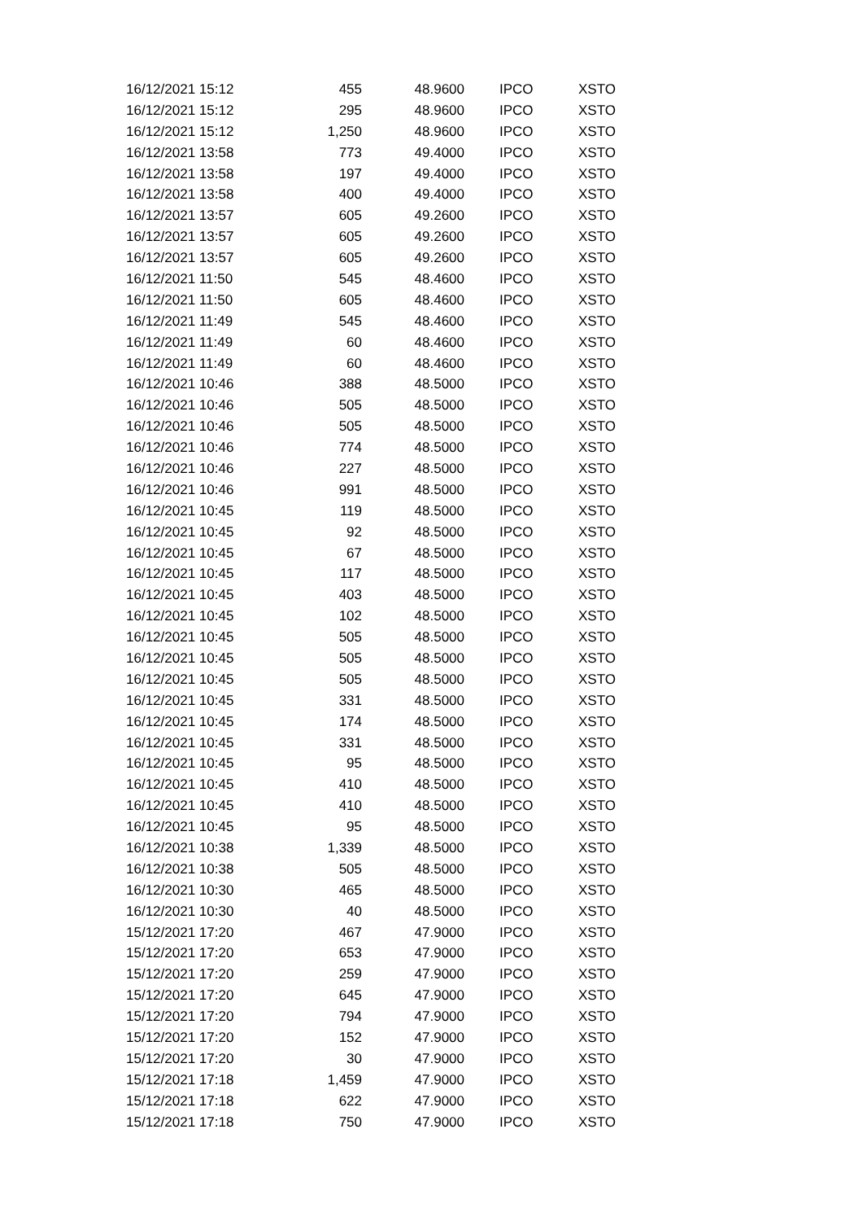| 16/12/2021 15:12 | 455 | 48.9600 | IPCO | XSTO |
| 16/12/2021 15:12 | 295 | 48.9600 | IPCO | XSTO |
| 16/12/2021 15:12 | 1,250 | 48.9600 | IPCO | XSTO |
| 16/12/2021 13:58 | 773 | 49.4000 | IPCO | XSTO |
| 16/12/2021 13:58 | 197 | 49.4000 | IPCO | XSTO |
| 16/12/2021 13:58 | 400 | 49.4000 | IPCO | XSTO |
| 16/12/2021 13:57 | 605 | 49.2600 | IPCO | XSTO |
| 16/12/2021 13:57 | 605 | 49.2600 | IPCO | XSTO |
| 16/12/2021 13:57 | 605 | 49.2600 | IPCO | XSTO |
| 16/12/2021 11:50 | 545 | 48.4600 | IPCO | XSTO |
| 16/12/2021 11:50 | 605 | 48.4600 | IPCO | XSTO |
| 16/12/2021 11:49 | 545 | 48.4600 | IPCO | XSTO |
| 16/12/2021 11:49 | 60 | 48.4600 | IPCO | XSTO |
| 16/12/2021 11:49 | 60 | 48.4600 | IPCO | XSTO |
| 16/12/2021 10:46 | 388 | 48.5000 | IPCO | XSTO |
| 16/12/2021 10:46 | 505 | 48.5000 | IPCO | XSTO |
| 16/12/2021 10:46 | 505 | 48.5000 | IPCO | XSTO |
| 16/12/2021 10:46 | 774 | 48.5000 | IPCO | XSTO |
| 16/12/2021 10:46 | 227 | 48.5000 | IPCO | XSTO |
| 16/12/2021 10:46 | 991 | 48.5000 | IPCO | XSTO |
| 16/12/2021 10:45 | 119 | 48.5000 | IPCO | XSTO |
| 16/12/2021 10:45 | 92 | 48.5000 | IPCO | XSTO |
| 16/12/2021 10:45 | 67 | 48.5000 | IPCO | XSTO |
| 16/12/2021 10:45 | 117 | 48.5000 | IPCO | XSTO |
| 16/12/2021 10:45 | 403 | 48.5000 | IPCO | XSTO |
| 16/12/2021 10:45 | 102 | 48.5000 | IPCO | XSTO |
| 16/12/2021 10:45 | 505 | 48.5000 | IPCO | XSTO |
| 16/12/2021 10:45 | 505 | 48.5000 | IPCO | XSTO |
| 16/12/2021 10:45 | 505 | 48.5000 | IPCO | XSTO |
| 16/12/2021 10:45 | 331 | 48.5000 | IPCO | XSTO |
| 16/12/2021 10:45 | 174 | 48.5000 | IPCO | XSTO |
| 16/12/2021 10:45 | 331 | 48.5000 | IPCO | XSTO |
| 16/12/2021 10:45 | 95 | 48.5000 | IPCO | XSTO |
| 16/12/2021 10:45 | 410 | 48.5000 | IPCO | XSTO |
| 16/12/2021 10:45 | 410 | 48.5000 | IPCO | XSTO |
| 16/12/2021 10:45 | 95 | 48.5000 | IPCO | XSTO |
| 16/12/2021 10:38 | 1,339 | 48.5000 | IPCO | XSTO |
| 16/12/2021 10:38 | 505 | 48.5000 | IPCO | XSTO |
| 16/12/2021 10:30 | 465 | 48.5000 | IPCO | XSTO |
| 16/12/2021 10:30 | 40 | 48.5000 | IPCO | XSTO |
| 15/12/2021 17:20 | 467 | 47.9000 | IPCO | XSTO |
| 15/12/2021 17:20 | 653 | 47.9000 | IPCO | XSTO |
| 15/12/2021 17:20 | 259 | 47.9000 | IPCO | XSTO |
| 15/12/2021 17:20 | 645 | 47.9000 | IPCO | XSTO |
| 15/12/2021 17:20 | 794 | 47.9000 | IPCO | XSTO |
| 15/12/2021 17:20 | 152 | 47.9000 | IPCO | XSTO |
| 15/12/2021 17:20 | 30 | 47.9000 | IPCO | XSTO |
| 15/12/2021 17:18 | 1,459 | 47.9000 | IPCO | XSTO |
| 15/12/2021 17:18 | 622 | 47.9000 | IPCO | XSTO |
| 15/12/2021 17:18 | 750 | 47.9000 | IPCO | XSTO |